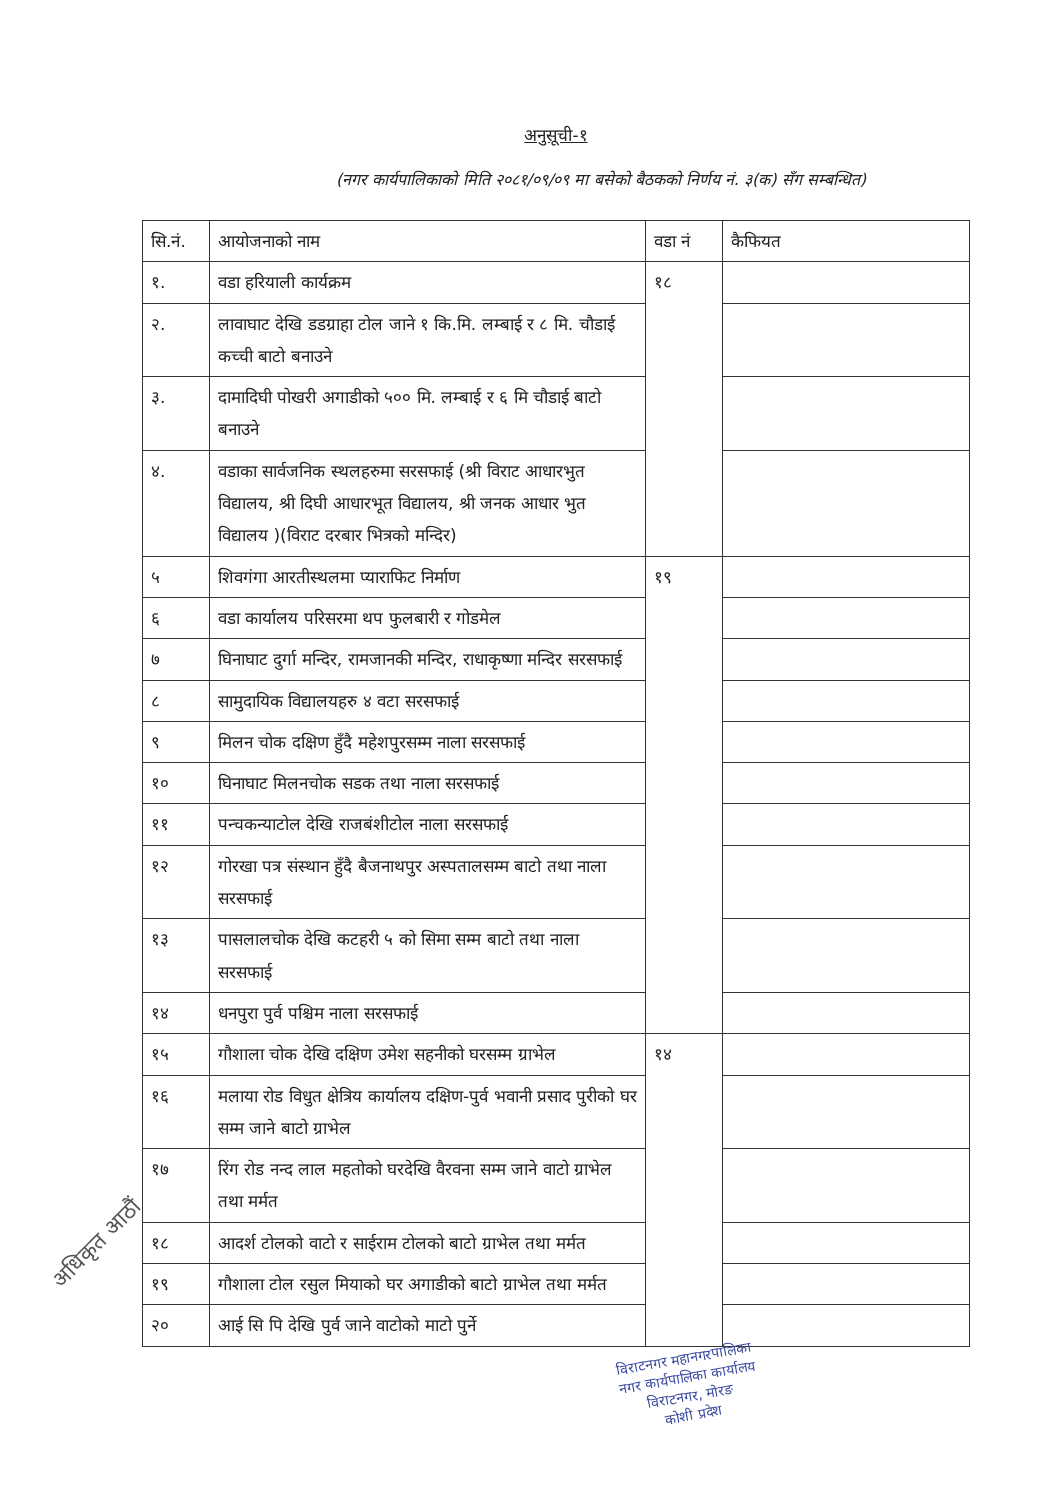अनुसूची-१
(नगर कार्यपालिकाको मिति २०८१/०९/०९ मा बसेको बैठकको निर्णय नं. ३(क) सँग सम्बन्धित)
| सि.नं. | आयोजनाको नाम | वडा नं | कैफियत |
| --- | --- | --- | --- |
| १. | वडा हरियाली कार्यक्रम | १८ | |
| २. | लावाघाट देखि डडग्राहा टोल जाने १ कि.मि. लम्बाई र ८ मि. चौडाई कच्ची बाटो बनाउने | | |
| ३. | दामादिघी पोखरी अगाडीको ५०० मि. लम्बाई र ६ मि चौडाई बाटो बनाउने | | |
| ४. | वडाका सार्वजनिक स्थलहरुमा सरसफाई (श्री विराट आधारभुत विद्यालय, श्री दिघी आधारभूत विद्यालय, श्री जनक आधार भुत विद्यालय )(विराट दरबार भित्रको मन्दिर) | | |
| ५ | शिवगंगा आरतीस्थलमा प्याराफिट निर्माण | १९ | |
| ६ | वडा कार्यालय परिसरमा थप फुलबारी र गोडमेल | | |
| ७ | घिनाघाट दुर्गा मन्दिर, रामजानकी मन्दिर, राधाकृष्णा मन्दिर सरसफाई | | |
| ८ | सामुदायिक विद्यालयहरु ४ वटा सरसफाई | | |
| ९ | मिलन चोक दक्षिण हुँदै महेशपुरसम्म नाला सरसफाई | | |
| १० | घिनाघाट मिलनचोक सडक तथा नाला सरसफाई | | |
| ११ | पन्चकन्याटोल देखि राजबंशीटोल नाला सरसफाई | | |
| १२ | गोरखा पत्र संस्थान हुँदै बैजनाथपुर अस्पतालसम्म बाटो तथा नाला सरसफाई | | |
| १३ | पासलालचोक देखि कटहरी ५ को सिमा सम्म बाटो तथा नाला सरसफाई | | |
| १४ | धनपुरा पुर्व पश्चिम नाला सरसफाई | | |
| १५ | गौशाला चोक देखि दक्षिण उमेश सहनीको घरसम्म ग्राभेल | १४ | |
| १६ | मलाया रोड विधुत क्षेत्रिय कार्यालय दक्षिण-पुर्व भवानी प्रसाद पुरीको घर सम्म जाने बाटो ग्राभेल | | |
| १७ | रिंग रोड नन्द लाल महतोको घरदेखि वैरवना सम्म जाने वाटो ग्राभेल तथा मर्मत | | |
| १८ | आदर्श टोलको वाटो र साईराम टोलको बाटो ग्राभेल तथा मर्मत | | |
| १९ | गौशाला टोल रसुल मियाको घर अगाडीको बाटो ग्राभेल तथा मर्मत | | |
| २० | आई सि पि देखि पुर्व जाने वाटोको माटो पुर्ने | | |
अधिकृत आठौं
विराटनगर महानगरपालिका
नगर कार्यपालिका कार्यालय
विराटनगर, मोरङ
कोशी प्रदेश